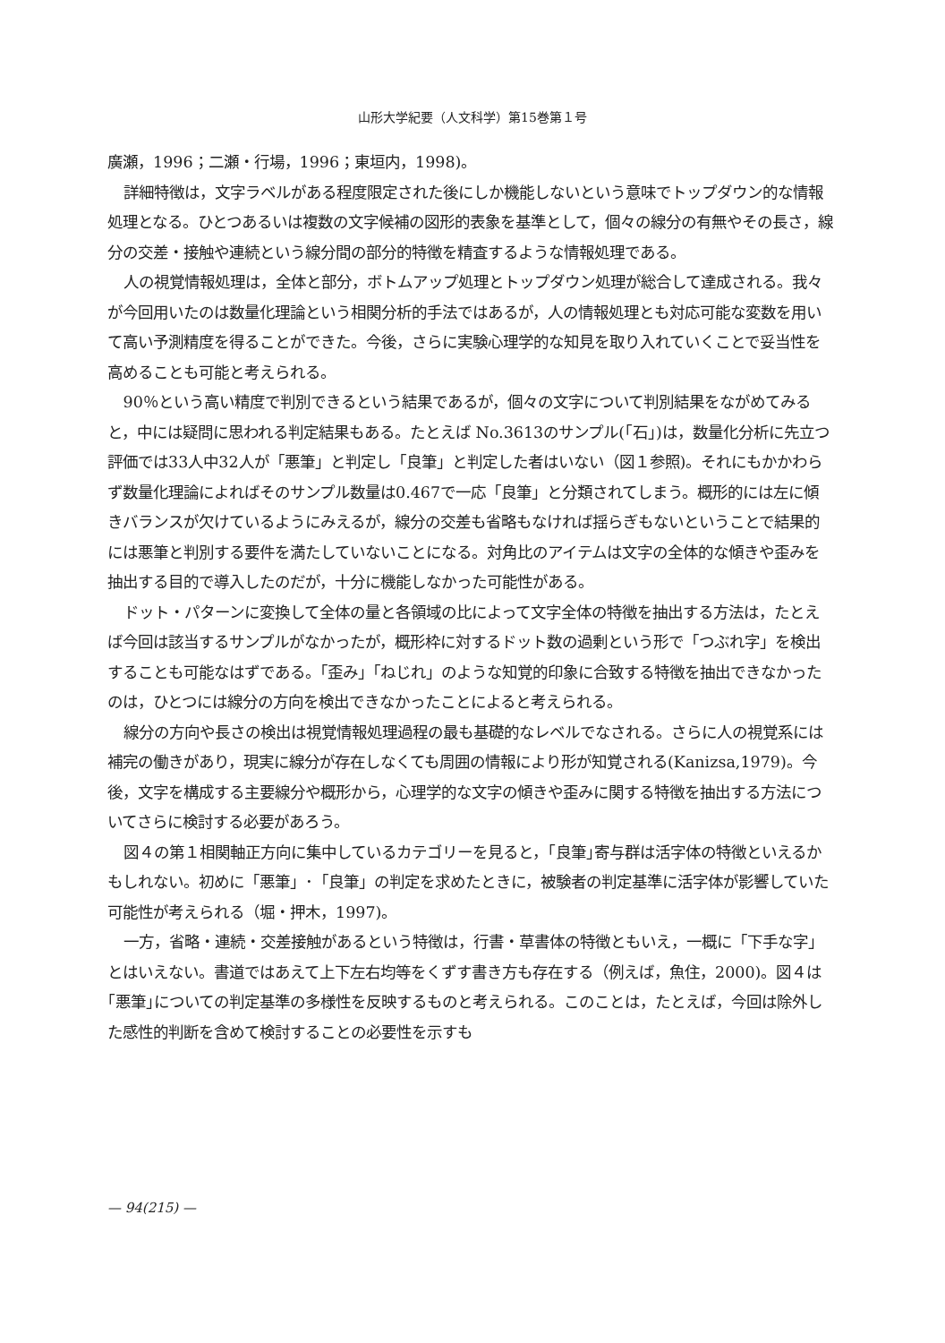山形大学紀要（人文科学）第15巻第１号
廣瀬，1996；二瀬・行場，1996；東垣内，1998)。
詳細特徴は，文字ラベルがある程度限定された後にしか機能しないという意味でトップダウン的な情報処理となる。ひとつあるいは複数の文字候補の図形的表象を基準として，個々の線分の有無やその長さ，線分の交差・接触や連続という線分間の部分的特徴を精査するような情報処理である。
人の視覚情報処理は，全体と部分，ボトムアップ処理とトップダウン処理が総合して達成される。我々が今回用いたのは数量化理論という相関分析的手法ではあるが，人の情報処理とも対応可能な変数を用いて高い予測精度を得ることができた。今後，さらに実験心理学的な知見を取り入れていくことで妥当性を高めることも可能と考えられる。
90％という高い精度で判別できるという結果であるが，個々の文字について判別結果をながめてみると，中には疑問に思われる判定結果もある。たとえば No.3613のサンプル(｢石｣)は，数量化分析に先立つ評価では33人中32人が「悪筆」と判定し「良筆」と判定した者はいない（図１参照)。それにもかかわらず数量化理論によればそのサンプル数量は0.467で一応「良筆」と分類されてしまう。概形的には左に傾きバランスが欠けているようにみえるが，線分の交差も省略もなければ揺らぎもないということで結果的には悪筆と判別する要件を満たしていないことになる。対角比のアイテムは文字の全体的な傾きや歪みを抽出する目的で導入したのだが，十分に機能しなかった可能性がある。
ドット・パターンに変換して全体の量と各領域の比によって文字全体の特徴を抽出する方法は，たとえば今回は該当するサンプルがなかったが，概形枠に対するドット数の過剰という形で「つぶれ字」を検出することも可能なはずである。「歪み」「ねじれ」のような知覚的印象に合致する特徴を抽出できなかったのは，ひとつには線分の方向を検出できなかったことによると考えられる。
線分の方向や長さの検出は視覚情報処理過程の最も基礎的なレベルでなされる。さらに人の視覚系には補完の働きがあり，現実に線分が存在しなくても周囲の情報により形が知覚される(Kanizsa,1979)。今後，文字を構成する主要線分や概形から，心理学的な文字の傾きや歪みに関する特徴を抽出する方法についてさらに検討する必要があろう。
図４の第１相関軸正方向に集中しているカテゴリーを見ると，｢良筆｣寄与群は活字体の特徴といえるかもしれない。初めに「悪筆」･「良筆」の判定を求めたときに，被験者の判定基準に活字体が影響していた可能性が考えられる（堀・押木，1997)。
一方，省略・連続・交差接触があるという特徴は，行書・草書体の特徴ともいえ，一概に「下手な字」とはいえない。書道ではあえて上下左右均等をくずす書き方も存在する（例えば，魚住，2000)。図４は｢悪筆｣についての判定基準の多様性を反映するものと考えられる。このことは，たとえば，今回は除外した感性的判断を含めて検討することの必要性を示すも
— 94(215) —